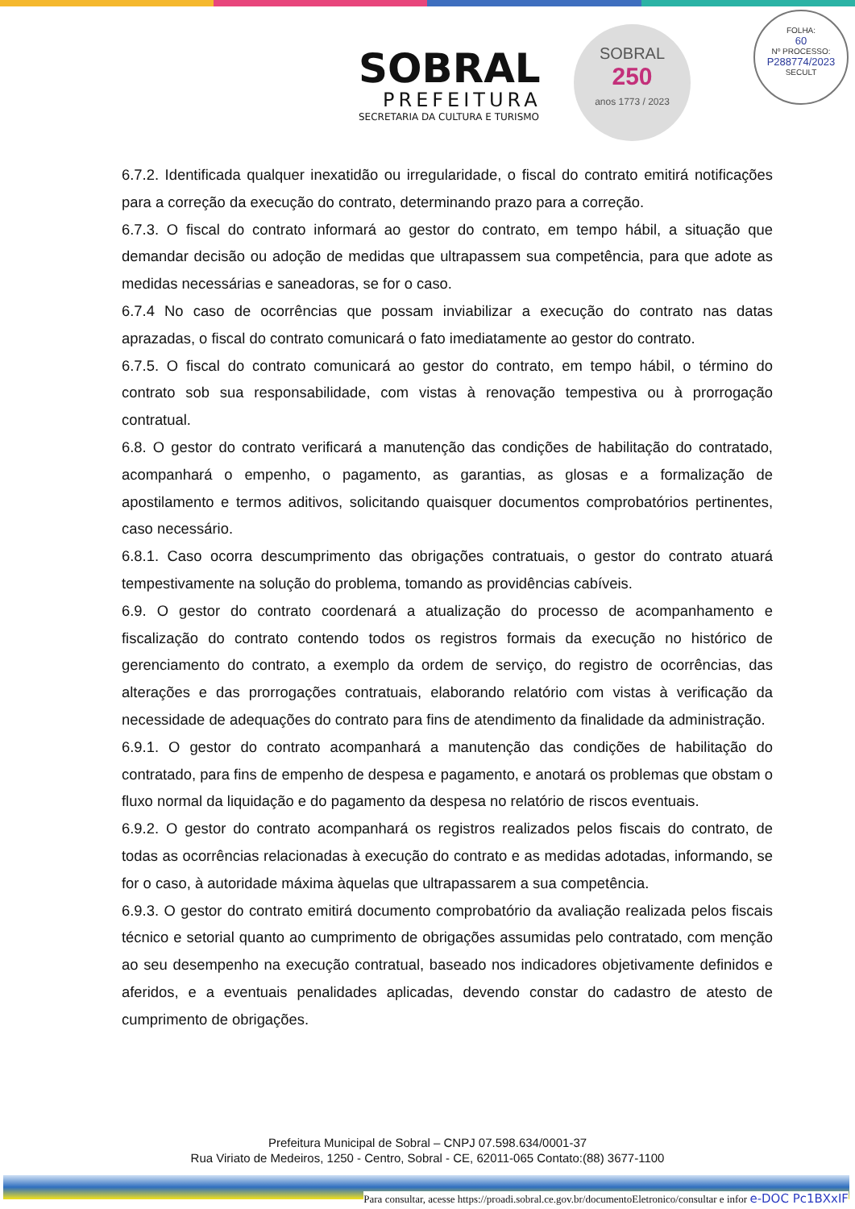SOBRAL
PREFEITURA
SECRETARIA DA CULTURA E TURISMO
SOBRAL
250
anos 1773 / 2023
FOLHA:
60
Nº PROCESSO:
P288774/2023
SECULT
6.7.2. Identificada qualquer inexatidão ou irregularidade, o fiscal do contrato emitirá notificações para a correção da execução do contrato, determinando prazo para a correção.
6.7.3. O fiscal do contrato informará ao gestor do contrato, em tempo hábil, a situação que demandar decisão ou adoção de medidas que ultrapassem sua competência, para que adote as medidas necessárias e saneadoras, se for o caso.
6.7.4 No caso de ocorrências que possam inviabilizar a execução do contrato nas datas aprazadas, o fiscal do contrato comunicará o fato imediatamente ao gestor do contrato.
6.7.5. O fiscal do contrato comunicará ao gestor do contrato, em tempo hábil, o término do contrato sob sua responsabilidade, com vistas à renovação tempestiva ou à prorrogação contratual.
6.8. O gestor do contrato verificará a manutenção das condições de habilitação do contratado, acompanhará o empenho, o pagamento, as garantias, as glosas e a formalização de apostilamento e termos aditivos, solicitando quaisquer documentos comprobatórios pertinentes, caso necessário.
6.8.1. Caso ocorra descumprimento das obrigações contratuais, o gestor do contrato atuará tempestivamente na solução do problema, tomando as providências cabíveis.
6.9. O gestor do contrato coordenará a atualização do processo de acompanhamento e fiscalização do contrato contendo todos os registros formais da execução no histórico de gerenciamento do contrato, a exemplo da ordem de serviço, do registro de ocorrências, das alterações e das prorrogações contratuais, elaborando relatório com vistas à verificação da necessidade de adequações do contrato para fins de atendimento da finalidade da administração.
6.9.1. O gestor do contrato acompanhará a manutenção das condições de habilitação do contratado, para fins de empenho de despesa e pagamento, e anotará os problemas que obstam o fluxo normal da liquidação e do pagamento da despesa no relatório de riscos eventuais.
6.9.2. O gestor do contrato acompanhará os registros realizados pelos fiscais do contrato, de todas as ocorrências relacionadas à execução do contrato e as medidas adotadas, informando, se for o caso, à autoridade máxima àquelas que ultrapassarem a sua competência.
6.9.3. O gestor do contrato emitirá documento comprobatório da avaliação realizada pelos fiscais técnico e setorial quanto ao cumprimento de obrigações assumidas pelo contratado, com menção ao seu desempenho na execução contratual, baseado nos indicadores objetivamente definidos e aferidos, e a eventuais penalidades aplicadas, devendo constar do cadastro de atesto de cumprimento de obrigações.
Prefeitura Municipal de Sobral – CNPJ 07.598.634/0001-37
Rua Viriato de Medeiros, 1250 - Centro, Sobral - CE, 62011-065 Contato:(88) 3677-1100
Para consultar, acesse https://proadi.sobral.ce.gov.br/documentoEletronico/consultar e infor e-DOC Pc1BXxIF